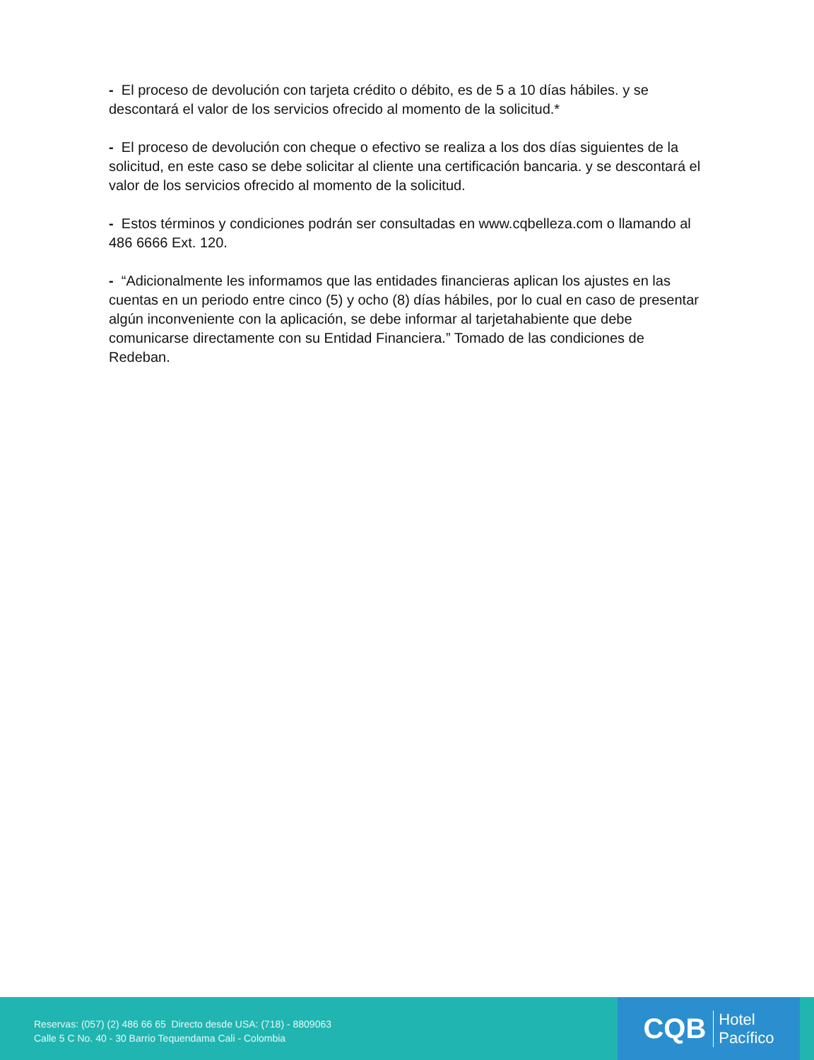- El proceso de devolución con tarjeta crédito o débito, es de 5 a 10 días hábiles. y se descontará el valor de los servicios ofrecido al momento de la solicitud.*
- El proceso de devolución con cheque o efectivo se realiza a los dos días siguientes de la solicitud, en este caso se debe solicitar al cliente una certificación bancaria. y se descontará el valor de los servicios ofrecido al momento de la solicitud.
- Estos términos y condiciones podrán ser consultadas en www.cqbelleza.com o llamando al 486 6666 Ext. 120.
- “Adicionalmente les informamos que las entidades financieras aplican los ajustes en las cuentas en un periodo entre cinco (5) y ocho (8) días hábiles, por lo cual en caso de presentar algún inconveniente con la aplicación, se debe informar al tarjetahabiente que debe comunicarse directamente con su Entidad Financiera.” Tomado de las condiciones de Redeban.
Reservas: (057) (2) 486 66 65 Directo desde USA: (718) - 8809063
Calle 5 C No. 40 - 30 Barrio Tequendama Cali - Colombia
CQB Hotel
Pacífico